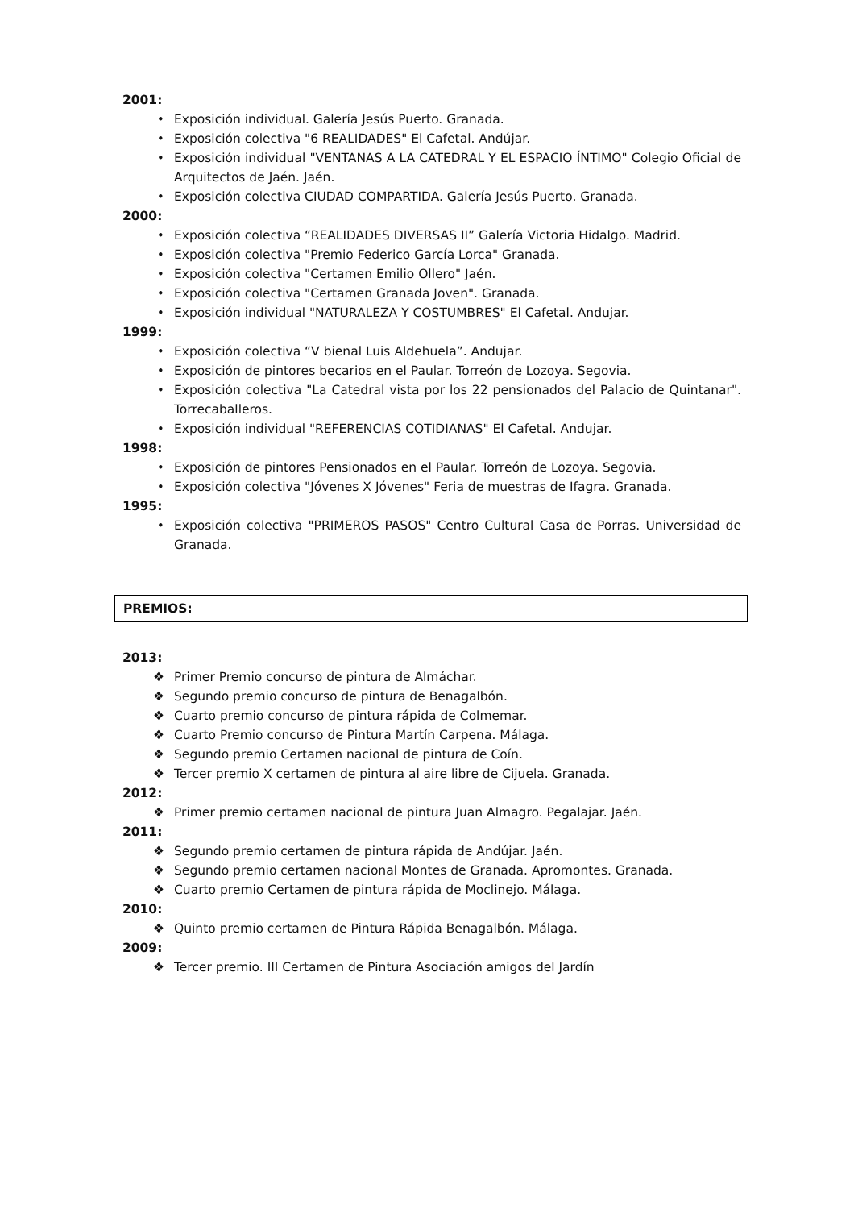2001:
• Exposición individual. Galería Jesús Puerto. Granada.
• Exposición colectiva "6 REALIDADES" El Cafetal. Andújar.
• Exposición individual "VENTANAS A LA CATEDRAL Y EL ESPACIO ÍNTIMO" Colegio Oficial de Arquitectos de Jaén. Jaén.
• Exposición colectiva CIUDAD COMPARTIDA. Galería Jesús Puerto. Granada.
2000:
• Exposición colectiva “REALIDADES DIVERSAS II” Galería Victoria Hidalgo. Madrid.
• Exposición colectiva "Premio Federico García Lorca" Granada.
• Exposición colectiva "Certamen Emilio Ollero" Jaén.
• Exposición colectiva "Certamen Granada Joven". Granada.
• Exposición individual "NATURALEZA Y COSTUMBRES" El Cafetal. Andujar.
1999:
• Exposición colectiva “V bienal Luis Aldehuela”. Andujar.
• Exposición de pintores becarios en el Paular. Torreón de Lozoya. Segovia.
• Exposición colectiva "La Catedral vista por los 22 pensionados del Palacio de Quintanar". Torrecaballeros.
• Exposición individual "REFERENCIAS COTIDIANAS" El Cafetal. Andujar.
1998:
• Exposición de pintores Pensionados en el Paular. Torreón de Lozoya. Segovia.
• Exposición colectiva "Jóvenes X Jóvenes" Feria de muestras de Ifagra. Granada.
1995:
• Exposición colectiva "PRIMEROS PASOS" Centro Cultural Casa de Porras. Universidad de Granada.
PREMIOS:
2013:
❖ Primer Premio concurso de pintura de Almáchar.
❖ Segundo premio concurso de pintura de Benagalbón.
❖ Cuarto premio concurso de pintura rápida de Colmemar.
❖ Cuarto Premio concurso de Pintura Martín Carpena. Málaga.
❖ Segundo premio Certamen nacional de pintura de Coín.
❖ Tercer premio X certamen de pintura al aire libre de Cijuela. Granada.
2012:
❖ Primer premio certamen nacional de pintura Juan Almagro. Pegalajar. Jaén.
2011:
❖ Segundo premio certamen de pintura rápida de Andújar. Jaén.
❖ Segundo premio certamen nacional Montes de Granada. Apromontes. Granada.
❖ Cuarto premio Certamen de pintura rápida de Moclinejo. Málaga.
2010:
❖ Quinto premio certamen de Pintura Rápida Benagalbón. Málaga.
2009:
❖ Tercer premio. III Certamen de Pintura Asociación amigos del Jardín